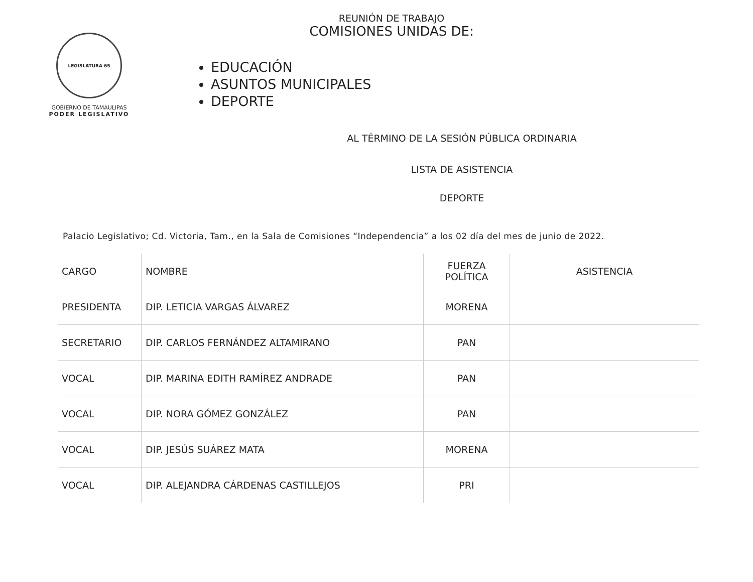LEGISLATURA 65
GOBIERNO DE TAMAULIPAS
PODER LEGISLATIVO
REUNIÓN DE TRABAJO
COMISIONES UNIDAS DE:
EDUCACIÓN
ASUNTOS MUNICIPALES
DEPORTE
AL TÉRMINO DE LA SESIÓN PÚBLICA ORDINARIA
LISTA DE ASISTENCIA
DEPORTE
Palacio Legislativo; Cd. Victoria, Tam., en la Sala de Comisiones “Independencia” a los 02 día del mes de junio de 2022.
| CARGO | NOMBRE | FUERZA POLÍTICA | ASISTENCIA |
| --- | --- | --- | --- |
| PRESIDENTA | DIP. LETICIA VARGAS ÁLVAREZ | MORENA | |
| SECRETARIO | DIP. CARLOS FERNÁNDEZ ALTAMIRANO | PAN | |
| VOCAL | DIP. MARINA EDITH RAMÍREZ ANDRADE | PAN | |
| VOCAL | DIP. NORA GÓMEZ GONZÁLEZ | PAN | |
| VOCAL | DIP. JESÚS SUÁREZ MATA | MORENA | |
| VOCAL | DIP. ALEJANDRA CÁRDENAS CASTILLEJOS | PRI | |